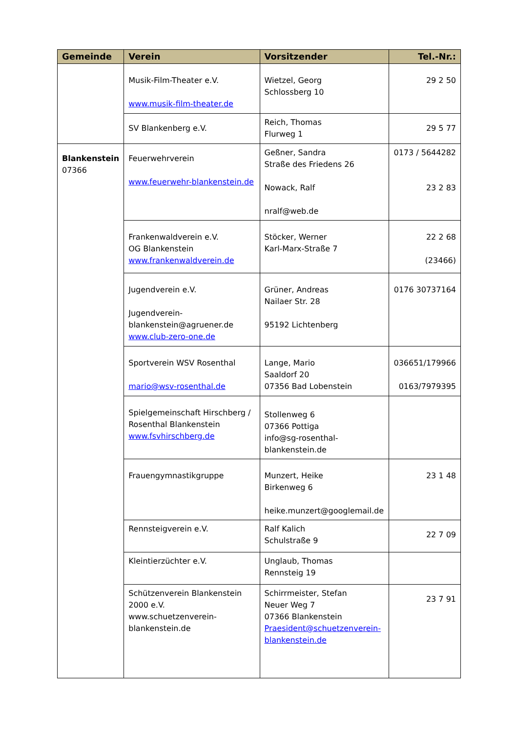| Gemeinde | Verein | Vorsitzender | Tel.-Nr.: |
| --- | --- | --- | --- |
| | Musik-Film-Theater e.V. www.musik-film-theater.de | Wietzel, Georg Schlossberg 10 | 29 2 50 |
| | SV Blankenberg e.V. | Reich, Thomas Flurweg 1 | 29 5 77 |
| Blankenstein 07366 | Feuerwehrverein www.feuerwehr-blankenstein.de | Geßner, Sandra Straße des Friedens 26 Nowack, Ralf nralf@web.de | 0173 / 5644282 23 2 83 |
| | Frankenwaldverein e.V. OG Blankenstein www.frankenwaldverein.de | Stöcker, Werner Karl-Marx-Straße 7 | 22 2 68 (23466) |
| | Jugendverein e.V. Jugendverein-blankenstein@agruener.de www.club-zero-one.de | Grüner, Andreas Nailaer Str. 28 95192 Lichtenberg | 0176 30737164 |
| | Sportverein WSV Rosenthal mario@wsv-rosenthal.de | Lange, Mario Saaldorf 20 07356 Bad Lobenstein | 036651/179966 0163/7979395 |
| | Spielgemeinschaft Hirschberg / Rosenthal Blankenstein www.fsvhirschberg.de | Stollenweg 6 07366 Pottiga info@sg-rosenthal-blankenstein.de | |
| | Frauengymnastikgruppe | Munzert, Heike Birkenweg 6 heike.munzert@googlemail.de | 23 1 48 |
| | Rennsteigverein e.V. | Ralf Kalich Schulstraße 9 | 22 7 09 |
| | Kleintierzüchter e.V. | Unglaub, Thomas Rennsteig 19 | |
| | Schützenverein Blankenstein 2000 e.V. www.schuetzenverein-blankenstein.de | Schirrmeister, Stefan Neuer Weg 7 07366 Blankenstein Praesident@schuetzenverein-blankenstein.de | 23 7 91 |